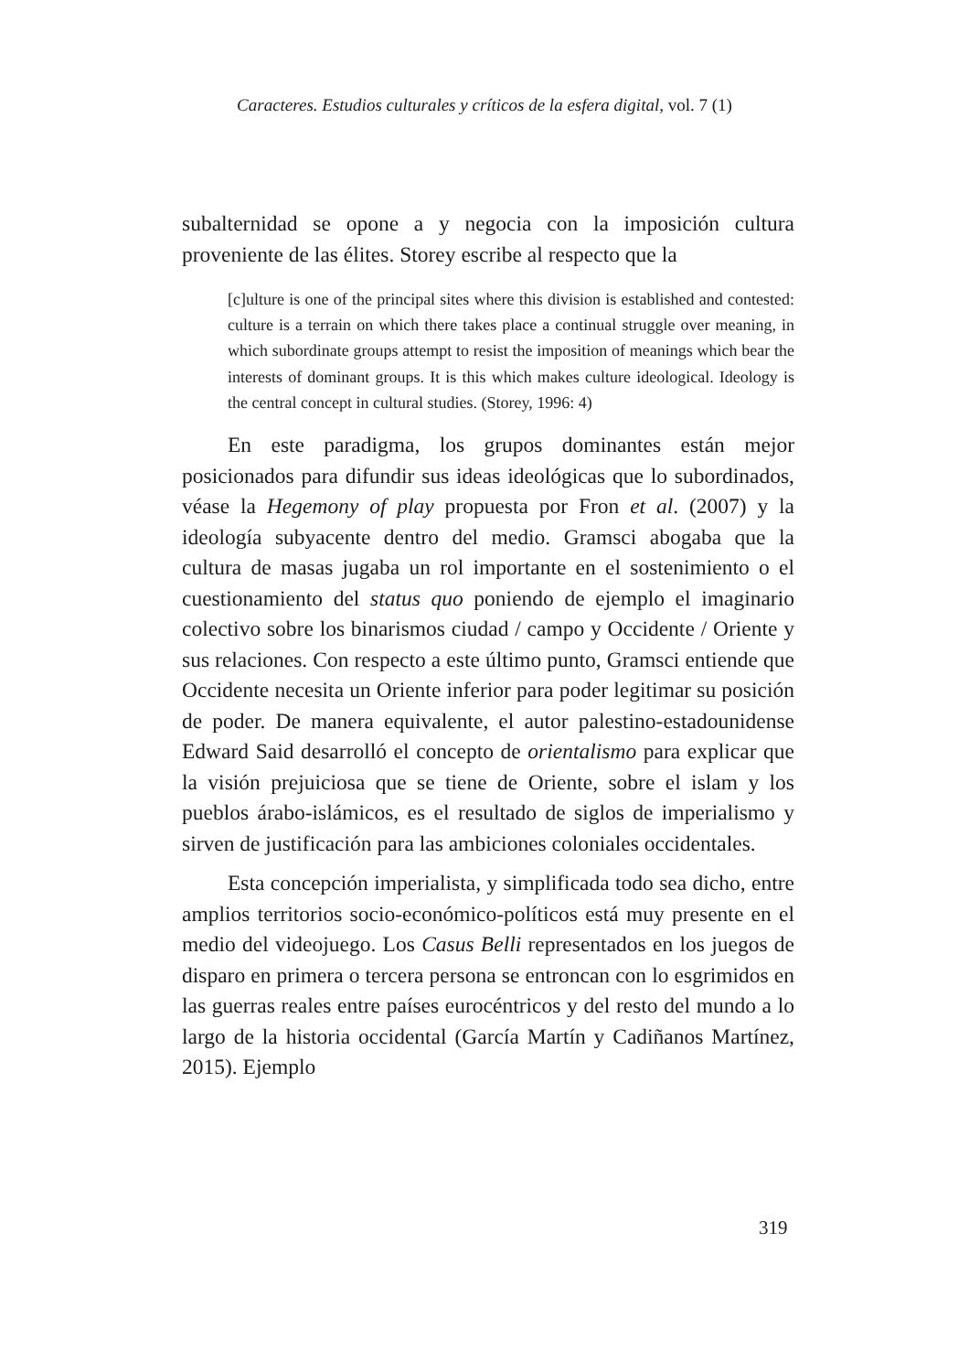Caracteres. Estudios culturales y críticos de la esfera digital, vol. 7 (1)
subalternidad se opone a y negocia con la imposición cultura proveniente de las élites. Storey escribe al respecto que la
[c]ulture is one of the principal sites where this division is established and contested: culture is a terrain on which there takes place a continual struggle over meaning, in which subordinate groups attempt to resist the imposition of meanings which bear the interests of dominant groups. It is this which makes culture ideological. Ideology is the central concept in cultural studies. (Storey, 1996: 4)
En este paradigma, los grupos dominantes están mejor posicionados para difundir sus ideas ideológicas que lo subordinados, véase la Hegemony of play propuesta por Fron et al. (2007) y la ideología subyacente dentro del medio. Gramsci abogaba que la cultura de masas jugaba un rol importante en el sostenimiento o el cuestionamiento del status quo poniendo de ejemplo el imaginario colectivo sobre los binarismos ciudad / campo y Occidente / Oriente y sus relaciones. Con respecto a este último punto, Gramsci entiende que Occidente necesita un Oriente inferior para poder legitimar su posición de poder. De manera equivalente, el autor palestino-estadounidense Edward Said desarrolló el concepto de orientalismo para explicar que la visión prejuiciosa que se tiene de Oriente, sobre el islam y los pueblos árabo-islámicos, es el resultado de siglos de imperialismo y sirven de justificación para las ambiciones coloniales occidentales.
Esta concepción imperialista, y simplificada todo sea dicho, entre amplios territorios socio-económico-políticos está muy presente en el medio del videojuego. Los Casus Belli representados en los juegos de disparo en primera o tercera persona se entroncan con lo esgrimidos en las guerras reales entre países eurocéntricos y del resto del mundo a lo largo de la historia occidental (García Martín y Cadiñanos Martínez, 2015). Ejemplo
319